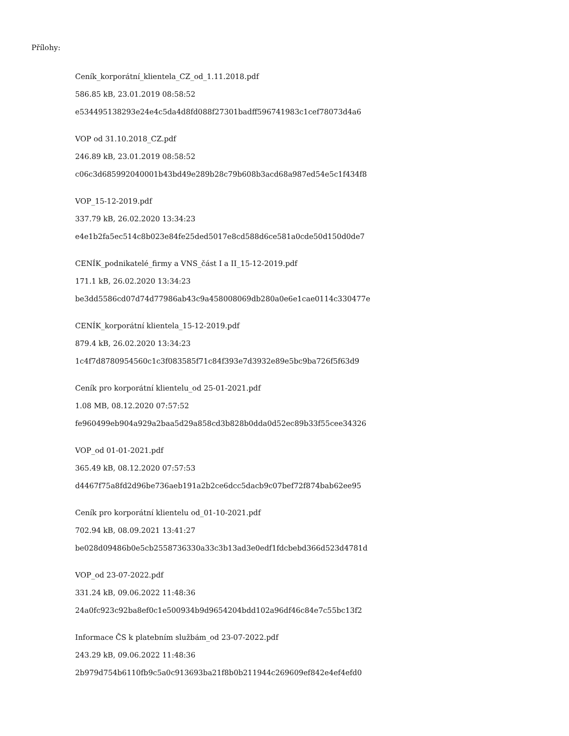Přílohy:
Ceník_korporátní_klientela_CZ_od_1.11.2018.pdf
586.85 kB, 23.01.2019 08:58:52
e534495138293e24e4c5da4d8fd088f27301badff596741983c1cef78073d4a6
VOP od 31.10.2018_CZ.pdf
246.89 kB, 23.01.2019 08:58:52
c06c3d685992040001b43bd49e289b28c79b608b3acd68a987ed54e5c1f434f8
VOP_15-12-2019.pdf
337.79 kB, 26.02.2020 13:34:23
e4e1b2fa5ec514c8b023e84fe25ded5017e8cd588d6ce581a0cde50d150d0de7
CENÍK_podnikatelé_firmy a VNS_část I a II_15-12-2019.pdf
171.1 kB, 26.02.2020 13:34:23
be3dd5586cd07d74d77986ab43c9a458008069db280a0e6e1cae0114c330477e
CENÍK_korporátní klientela_15-12-2019.pdf
879.4 kB, 26.02.2020 13:34:23
1c4f7d8780954560c1c3f083585f71c84f393e7d3932e89e5bc9ba726f5f63d9
Ceník pro korporátní klientelu_od 25-01-2021.pdf
1.08 MB, 08.12.2020 07:57:52
fe960499eb904a929a2baa5d29a858cd3b828b0dda0d52ec89b33f55cee34326
VOP_od 01-01-2021.pdf
365.49 kB, 08.12.2020 07:57:53
d4467f75a8fd2d96be736aeb191a2b2ce6dcc5dacb9c07bef72f874bab62ee95
Ceník pro korporátní klientelu od_01-10-2021.pdf
702.94 kB, 08.09.2021 13:41:27
be028d09486b0e5cb2558736330a33c3b13ad3e0edf1fdcbebd366d523d4781d
VOP_od 23-07-2022.pdf
331.24 kB, 09.06.2022 11:48:36
24a0fc923c92ba8ef0c1e500934b9d9654204bdd102a96df46c84e7c55bc13f2
Informace ČS k platebním službám_od 23-07-2022.pdf
243.29 kB, 09.06.2022 11:48:36
2b979d754b6110fb9c5a0c913693ba21f8b0b211944c269609ef842e4ef4efd0